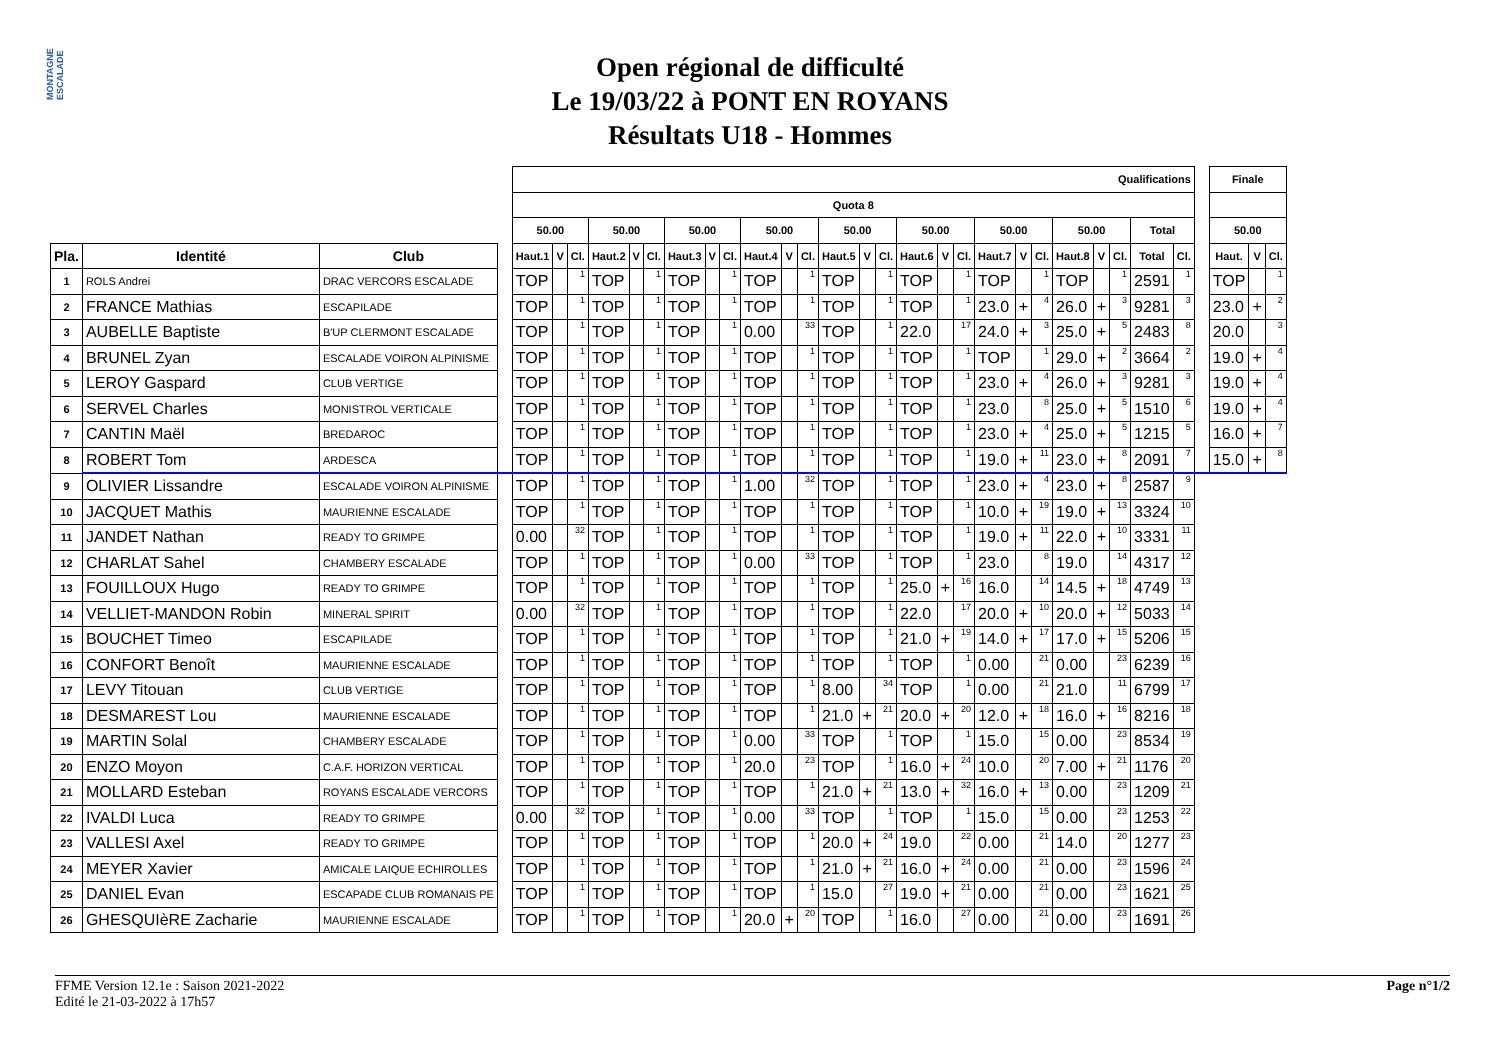MONTAGNE ESCALADE
Open régional de difficulté
Le 19/03/22 à PONT EN ROYANS
Résultats U18 - Hommes
| | | | | Qualifications | | | | | | | | | | | | | | | | | | | | | | | | | | | Finale | | |
| --- | --- | --- | --- | --- | --- | --- | --- | --- | --- | --- | --- | --- | --- | --- | --- | --- | --- | --- | --- | --- | --- | --- | --- | --- | --- | --- | --- | --- | --- | --- | --- | --- | --- |
| | | | | Quota 8 | | | | | | | | | | | | | | | | | | | | | | | | | | | | | |
| | | | | 50.00 | | | 50.00 | | | 50.00 | | | 50.00 | | | 50.00 | | | 50.00 | | | 50.00 | | | 50.00 | | | Total | | | 50.00 | | |
| Pla. | Identité | Club | | Haut.1 | V | Cl. | Haut.2 | V | Cl. | Haut.3 | V | Cl. | Haut.4 | V | Cl. | Haut.5 | V | Cl. | Haut.6 | V | Cl. | Haut.7 | V | Cl. | Haut.8 | V | Cl. | Total | Cl. | | Haut. | V | Cl. |
| 1 | ROLS Andrei | DRAC VERCORS ESCALADE | | TOP | | 1 | TOP | | 1 | TOP | | 1 | TOP | | 1 | TOP | | 1 | TOP | | 1 | TOP | | 1 | TOP | | 1 | 2591 | 1 | | TOP | | 1 |
| 2 | FRANCE Mathias | ESCAPILADE | | TOP | | 1 | TOP | | 1 | TOP | | 1 | TOP | | 1 | TOP | | 1 | TOP | | 1 | 23.0 | + | 4 | 26.0 | + | 3 | 9281 | 3 | | 23.0 | + | 2 |
| 3 | AUBELLE Baptiste | B'UP CLERMONT ESCALADE | | TOP | | 1 | TOP | | 1 | TOP | | 1 | 0.00 | | 33 | TOP | | 1 | 22.0 | | 17 | 24.0 | + | 3 | 25.0 | + | 5 | 2483 | 8 | | 20.0 | | 3 |
| 4 | BRUNEL Zyan | ESCALADE VOIRON ALPINISME | | TOP | | 1 | TOP | | 1 | TOP | | 1 | TOP | | 1 | TOP | | 1 | TOP | | 1 | TOP | | 1 | 29.0 | + | 2 | 3664 | 2 | | 19.0 | + | 4 |
| 5 | LEROY Gaspard | CLUB VERTIGE | | TOP | | 1 | TOP | | 1 | TOP | | 1 | TOP | | 1 | TOP | | 1 | TOP | | 1 | 23.0 | + | 4 | 26.0 | + | 3 | 9281 | 3 | | 19.0 | + | 4 |
| 6 | SERVEL Charles | MONISTROL VERTICALE | | TOP | | 1 | TOP | | 1 | TOP | | 1 | TOP | | 1 | TOP | | 1 | TOP | | 1 | 23.0 | | 8 | 25.0 | + | 5 | 1510 | 6 | | 19.0 | + | 4 |
| 7 | CANTIN Maël | BREDAROC | | TOP | | 1 | TOP | | 1 | TOP | | 1 | TOP | | 1 | TOP | | 1 | TOP | | 1 | 23.0 | + | 4 | 25.0 | + | 5 | 1215 | 5 | | 16.0 | + | 7 |
| 8 | ROBERT Tom | ARDESCA | | TOP | | 1 | TOP | | 1 | TOP | | 1 | TOP | | 1 | TOP | | 1 | TOP | | 1 | 19.0 | + | 11 | 23.0 | + | 8 | 2091 | 7 | | 15.0 | + | 8 |
| 9 | OLIVIER Lissandre | ESCALADE VOIRON ALPINISME | | TOP | | 1 | TOP | | 1 | TOP | | 1 | 1.00 | | 32 | TOP | | 1 | TOP | | 1 | 23.0 | + | 4 | 23.0 | + | 8 | 2587 | 9 | | | | |
| 10 | JACQUET Mathis | MAURIENNE ESCALADE | | TOP | | 1 | TOP | | 1 | TOP | | 1 | TOP | | 1 | TOP | | 1 | TOP | | 1 | 10.0 | + | 19 | 19.0 | + | 13 | 3324 | 10 | | | | |
| 11 | JANDET Nathan | READY TO GRIMPE | | 0.00 | | 32 | TOP | | 1 | TOP | | 1 | TOP | | 1 | TOP | | 1 | TOP | | 1 | 19.0 | + | 11 | 22.0 | + | 10 | 3331 | 11 | | | | |
| 12 | CHARLAT Sahel | CHAMBERY ESCALADE | | TOP | | 1 | TOP | | 1 | TOP | | 1 | 0.00 | | 33 | TOP | | 1 | TOP | | 1 | 23.0 | | 8 | 19.0 | | 14 | 4317 | 12 | | | | |
| 13 | FOUILLOUX Hugo | READY TO GRIMPE | | TOP | | 1 | TOP | | 1 | TOP | | 1 | TOP | | 1 | TOP | | 1 | 25.0 | + | 16 | 16.0 | | 14 | 14.5 | + | 18 | 4749 | 13 | | | | |
| 14 | VELLIET-MANDON Robin | MINERAL SPIRIT | | 0.00 | | 32 | TOP | | 1 | TOP | | 1 | TOP | | 1 | TOP | | 1 | 22.0 | | 17 | 20.0 | + | 10 | 20.0 | + | 12 | 5033 | 14 | | | | |
| 15 | BOUCHET Timeo | ESCAPILADE | | TOP | | 1 | TOP | | 1 | TOP | | 1 | TOP | | 1 | TOP | | 1 | 21.0 | + | 19 | 14.0 | + | 17 | 17.0 | + | 15 | 5206 | 15 | | | | |
| 16 | CONFORT Benoît | MAURIENNE ESCALADE | | TOP | | 1 | TOP | | 1 | TOP | | 1 | TOP | | 1 | TOP | | 1 | TOP | | 1 | 0.00 | | 21 | 0.00 | | 23 | 6239 | 16 | | | | |
| 17 | LEVY Titouan | CLUB VERTIGE | | TOP | | 1 | TOP | | 1 | TOP | | 1 | TOP | | 1 | 8.00 | | 34 | TOP | | 1 | 0.00 | | 21 | 21.0 | | 11 | 6799 | 17 | | | | |
| 18 | DESMAREST Lou | MAURIENNE ESCALADE | | TOP | | 1 | TOP | | 1 | TOP | | 1 | TOP | | 1 | 21.0 | + | 21 | 20.0 | + | 20 | 12.0 | + | 18 | 16.0 | + | 16 | 8216 | 18 | | | | |
| 19 | MARTIN Solal | CHAMBERY ESCALADE | | TOP | | 1 | TOP | | 1 | TOP | | 1 | 0.00 | | 33 | TOP | | 1 | TOP | | 1 | 15.0 | | 15 | 0.00 | | 23 | 8534 | 19 | | | | |
| 20 | ENZO Moyon | C.A.F. HORIZON VERTICAL | | TOP | | 1 | TOP | | 1 | TOP | | 1 | 20.0 | | 23 | TOP | | 1 | 16.0 | + | 24 | 10.0 | | 20 | 7.00 | + | 21 | 1176 | 20 | | | | |
| 21 | MOLLARD Esteban | ROYANS ESCALADE VERCORS | | TOP | | 1 | TOP | | 1 | TOP | | 1 | TOP | | 1 | 21.0 | + | 21 | 13.0 | + | 32 | 16.0 | + | 13 | 0.00 | | 23 | 1209 | 21 | | | | |
| 22 | IVALDI Luca | READY TO GRIMPE | | 0.00 | | 32 | TOP | | 1 | TOP | | 1 | 0.00 | | 33 | TOP | | 1 | TOP | | 1 | 15.0 | | 15 | 0.00 | | 23 | 1253 | 22 | | | | |
| 23 | VALLESI Axel | READY TO GRIMPE | | TOP | | 1 | TOP | | 1 | TOP | | 1 | TOP | | 1 | 20.0 | + | 24 | 19.0 | | 22 | 0.00 | | 21 | 14.0 | | 20 | 1277 | 23 | | | | |
| 24 | MEYER Xavier | AMICALE LAIQUE ECHIROLLES | | TOP | | 1 | TOP | | 1 | TOP | | 1 | TOP | | 1 | 21.0 | + | 21 | 16.0 | + | 24 | 0.00 | | 21 | 0.00 | | 23 | 1596 | 24 | | | | |
| 25 | DANIEL Evan | ESCAPADE CLUB ROMANAIS PE | | TOP | | 1 | TOP | | 1 | TOP | | 1 | TOP | | 1 | 15.0 | | 27 | 19.0 | + | 21 | 0.00 | | 21 | 0.00 | | 23 | 1621 | 25 | | | | |
| 26 | GHESQUIèRE Zacharie | MAURIENNE ESCALADE | | TOP | | 1 | TOP | | 1 | TOP | | 1 | 20.0 | + | 20 | TOP | | 1 | 16.0 | | 27 | 0.00 | | 21 | 0.00 | | 23 | 1691 | 26 | | | | |
FFME Version 12.1e : Saison 2021-2022
Edité le 21-03-2022 à 17h57
Page n°1/2